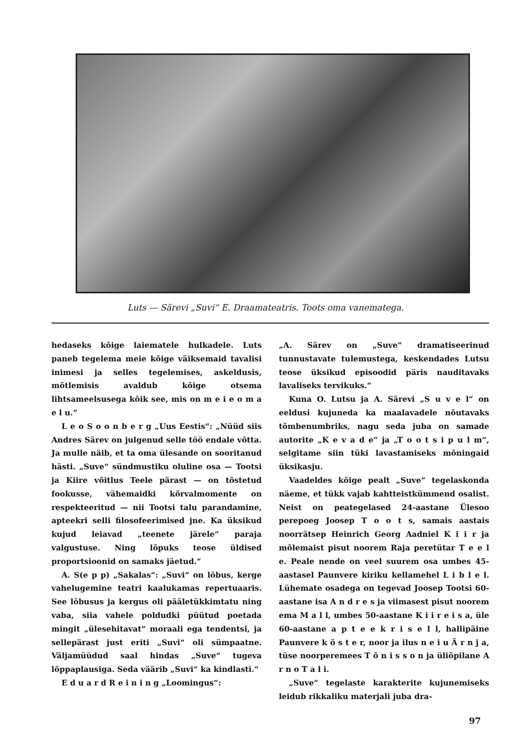Luts — Särevi „Suvi“ E. Draamateatris. Toots oma vanematega.
hedaseks kõige laiematele hulkadele. Luts paneb tegelema meie kõige väiksemaid tavalisi inimesi ja selles tegelemises, askeldusis, mõtlemisis avaldub kõige otsema lihtsameelsusega kõik see, mis on m e i e o m a e l u.“
L e o S o o n b e r g „Uus Eestis“: „Nüüd siis Andres Särev on julgenud selle töö endale võtta. Ja mulle näib, et ta oma ülesande on sooritanud hästi. „Suve“ sündmustiku oluline osa — Tootsi ja Kiire võitlus Teele pärast — on tõstetud fookusse, vähemaidki kõrvalmomente on respekteeritud — nii Tootsi talu parandamine, apteekri selli filosofeerimised jne. Ka üksikud kujud leiavad „teenete järele“ paraja valgustuse. Ning lõpuks teose üldised proportsioonid on samaks jäetud.“
A. S(e p p) „Sakalas“: „Suvi“ on lõbus, kerge vahelugemine teatri kaalukamas repertuaaris. See lõbusus ja kergus oli pääletükkimtatu ning vaba, siia vahele poldudki püütud poetada mingit „ülesehitavat“ moraali ega tendentsi, ja sellepärast just eriti „Suvi“ oli sümpaatne. Väljamüüdud saal hindas „Suve“ tugeva lõppaplausiga. Seda väärib „Suvi“ ka kindlasti.“
E d u a r d R e i n i n g „Loomingus“:
„A. Särev on „Suve“ dramatiseerinud tunnustavate tulemustega, keskendades Lutsu teose üksikud episoodid päris nauditavaks lavaliseks tervikuks.“
Kuna O. Lutsu ja A. Särevi „S u v e l“ on eeldusi kujuneda ka maalavadele nõutavaks tõmbenumbriks, nagu seda juba on samade autorite „K e v a d e“ ja „T o o t s i p u l m“, selgitame siin tüki lavastamiseks mõningaid üksikasju.
Vaadeldes kõige pealt „Suve“ tegelaskonda näeme, et tükk vajab kahtteistkümmend osalist. Neist on peategelased 24-aastane Ülesoo perepoeg Joosep T o o t s, samais aastais noorrätsep Heinrich Georg Aadniel K i i r ja mõlemaist pisut noorem Raja peretütar T e e l e. Peale nende on veel suurem osa umbes 45-aastasel Paunvere kiriku kellamehel L i b l e l. Lühemate osadega on tegevad Joosep Tootsi 60-aastane isa A n d r e s ja viimasest pisut noorem ema M a l l, umbes 50-aastane K i i r e i s a, üle 60-aastane a p t e e k r i s e l l, hallipäine Paunvere k ö s t e r, noor ja ilus n e i u Ä r n j a, tüse noorperemees T õ n i s s o n ja üliõpilane A r n o T a l i.
„Suve“ tegelaste karakterite kujunemiseks leidub rikkaliku materjali juba dra-
97